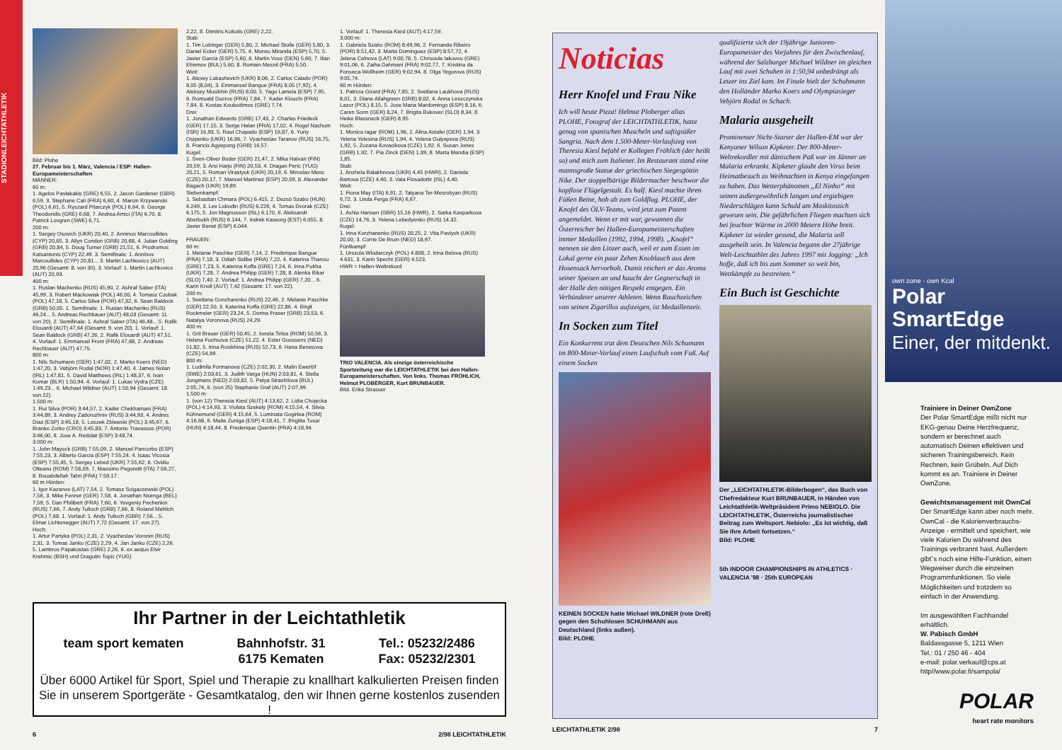STADIONLEICHTATHLETIK
Bild: Plohe
27. Februar bis 1. März, Valencia / ESP: Hallen-Europameisterschaften
MÄNNER:
60 m:
1. Agelos Pavlakakis (GRE) 6,55, 2. Jason Gardener (GBR) 6,59, 3. Stephane Cali (FRA) 6,60, 4. Marcin Krzywanski (POL) 6,61, 5. Ryszard Pilarczyk (POL) 6,64, 6. George Theodoridis (GRE) 6,68, 7. Andrea Amici (ITA) 6,70, 8. Patrick Lovgren (SWE) 6,71.
200 m:
1. Sergey Osovich (UKR) 20,40, 2. Anninos Marcoullides (CYP) 20,65, 3. Allyn Condon (GRB) 20,68, 4. Julian Golding (GRB) 20,84, 5. Doug Turner (GRB) 21,51, 6. Prodromos Katsantonis (CYP) 22,49. 3. Semifinale: 1. Anninos Marcoullides (CYP) 20,81... 3. Martin Lachkovics (AUT) 20,96 (Gesamt: 8. von 30). 3. Vorlauf: 1. Martin Lachkovics (AUT) 20,93.
400 m:
1. Ruslan Machenko (RUS) 45,90, 2. Ashraf Saber (ITA) 45,99, 3. Robert Mackowiak (POL) 46,00, 4. Tomasz Czubak (POL) 47,18, 5. Carlos Silva (POR) 47,32, 6. Sean Baldock (GRB) 50,05. 1. Semifinale: 1. Ruslan Machenko (RUS) 46,24... 5. Andreas Rechbauer (AUT) 48,03 (Gesamt: 11. von 20). 2. Semifinale: 1. Ashraf Saber (ITA) 46,48... 5. Rafik Elouardi (AUT) 47,64 (Gesamt: 9. von 20). 1. Vorlauf: 1. Sean Baldock (GRB) 47,26, 2. Rafik Elouardi (AUT) 47,51. 4. Vorlauf: 1. Emmanuel Front (FRA) 47,68, 2. Andreas Rechbauer (AUT) 47,75.
800 m:
1. Nils Schumann (GER) 1:47,02, 2. Marko Koers (NED) 1:47,20, 3. Vebjörn Rodal (NOR) 1:47,40, 4. James Nolan (IRL) 1:47,81, 5. David Matthews (IRL) 1:48,37, 6. Ivan Komar (BLR) 1:50,94. 4. Vorlauf: 1. Lukas Vydra (CZE) 1:49,23... 6. Michael Wildner (AUT) 1:50,94 (Gesamt: 18. von 22).
1.500 m:
1. Rui Silva (POR) 3:44,57, 2. Kader Chekhamani (FRA) 3:44,89, 3. Andrey Zadorozhniv (RUS) 3:44,93, 4. Andres Diaz (ESP) 3:45,18, 5. Leszek Zblewski (POL) 3:45,67, 6. Branko Zorko (CRO) 3:45,83, 7. Antonio Travassos (POR) 3:46,00, 8. Jose A. Redolat (ESP) 3:48,74.
3.000 m:
1. John Mayock (GRB) 7:55,09, 2. Manuel Pancorbo (ESP) 7:55,23, 3. Alberto Garcia (ESP) 7:55,24, 4. Isaac Vicosia (ESP) 7:55,45, 5. Sergey Lebed (UKR) 7:55,62, 6. Ovidiu Olteanu (ROM) 7:56,09, 7. Massimo Pegoretti (ITA) 7:56,27, 8. Bouabdellah Tahri (FRA) 7:59,17.
60 m Hürden:
1. Igor Kazanov (LAT) 7,54, 2. Tomasz Scigaczewski (POL) 7,56, 3. Mike Fenner (GER) 7,58, 4. Jonathan Nsenga (BEL) 7,59, 5. Dan Philibert (FRA) 7,60, 6. Yevgeniy Pechenkin (RUS) 7,66, 7. Andy Tulloch (GRB) 7,66, 8. Roland Mehlich (POL) 7,68. 1. Vorlauf: 1. Andy Tulloch (GBR) 7,56... 5. Elmar Lichtenegger (AUT) 7,72 (Gesamt: 17. von 27).
Hoch:
1. Artur Partyka (POL) 2,31, 2. Vyacheslav Voronin (RUS) 2,31, 3. Tomas Janku (CZE) 2,29, 4. Jan Janku (CZE) 2,26, 5. Lambros Papakostas (GRE) 2,26, 6. ex aequo Elvir Krehmic (BSH) und Dragutin Topic (YUG)
2,22, 8. Dimitris Kokotis (GRE) 2,22.
Stab:
1. Tim Lobinger (GER) 5,80, 2. Michael Stolle (GER) 5,80, 3. Daniel Ecker (GER) 5,75, 4. Monxu Miranda (ESP) 5,70, 5. Javier Garcia (ESP) 5,60, 6. Martin Voss (DEN) 5,60, 7. Ilian Efremov (BUL) 5,60, 8. Romain Mesnil (FRA) 5,50.
Weit:
1. Alexey Lukashevich (UKR) 8,06, 2. Carlos Calado (POR) 8,05 (8,04), 3. Emmanuel Bangue (FRA) 8,05 (7,92), 4. Aleksey Musikhin (RUS) 8,00, 5. Yago Lamela (ESP) 7,95, 6. Romuald Ducros (FRA) 7,84, 7. Kader Klouchi (FRA) 7,84, 8. Kostas Koukodimos (GRE) 7,74.
Drei:
1. Jonathan Edwards (GRB) 17,43, 2. Charles Friedeck (GER) 17,15, 3. Serge Helan (FRA) 17,02, 4. Rogel Nachum (ISR) 16,93, 5. Raul Chapado (ESP) 16,87, 6. Yuriy Osipenko (UKR) 16,86, 7. Vyacheslav Taranov (RUS) 16,75, 8. Francis Agyepong (GRB) 16,57.
Kugel:
1. Sven-Oliver Buder (GER) 21,47, 2. Mika Halvari (FIN) 20,59, 3. Arsi Harju (FIN) 20,53, 4. Dragan Peric (YUG) 20,21, 5. Roman Virastyuk (UKR) 20,19, 6. Miroslav Menc (CZE) 20,17, 7. Manuel Martinez (ESP) 20,09, 8. Alexander Bagach (UKR) 19,89.
Siebenkampf:
1. Sebastian Chmara (POL) 6.415, 2. Dezsö Szabo (HUN) 6.249, 3. Lev Lobodin (RUS) 6.226, 4. Tomas Dvorak (CZE) 6.175, 5. Jon Magnusson (ISL) 6.170, 6. Aleksandr Aberbukh (RUS) 6.144, 7. Indrek Kaseorg (EST) 6.055, 8. Javier Benet (ESP) 6.044.
FRAUEN:
60 m:
1. Melanie Paschke (GER) 7,14, 2. Frederique Bangue (FRA) 7,18, 3. Odiah Sidibe (FRA) 7,22, 4. Katerina Thanou (GRE) 7,23, 5. Katerina Koffa (GRE) 7,24, 6. Irina Pukha (UKR) 7,28, 7. Andrea Philipp (GER) 7,28, 8. Alenka Bikar (SLO) 7,40. 2. Vorlauf: 1. Andrea Philipp (GER) 7,20... 6. Karin Knoll (AUT) 7,42 (Gesamt: 17. von 22).
200 m:
1. Svetlana Goncharenko (RUS) 22,46, 2. Melanie Paschke (GER) 22,50, 3. Katerina Koffa (GRE) 22,86, 4. Birgit Rockmeier (GER) 23,24, 5. Donna Fraser (GRB) 23,53, 6. Natalya Voronova (RUS) 24,29.
400 m:
1. Grit Breuer (GER) 50,45, 2. Ionela Tirlea (ROM) 50,56, 3. Helena Fuchsova (CZE) 51,22, 4. Ester Goossens (NED) 51,82, 5. Irina Rosikhina (RUS) 52,73, 6. Hana Benesova (CZE) 54,89.
800 m:
1. Ludmila Formanova (CZE) 2:02,30, 2. Malin Ewerlöf (SWE) 2:03,61, 3. Judith Varga (HUN) 2:03,81, 4. Stella Jongmans (NED) 2:03,82, 5. Petya Strashilova (BUL) 2:05,74, 6. (von 25) Stephanie Graf (AUT) 2:07,99.
1.500 m:
1. (von 12) Theresia Kiesl (AUT) 4:13,62, 2. Lidia Chojecka (POL) 4:14,93, 3. Violeta Szekely (ROM) 4:15,54, 4. Silvia Kühnemund (GER) 4:15,64, 5. Luminata Gogirlea (ROM) 4:16,68, 6. Maite Zuniga (ESP) 4:18,41, 7. Brigitta Tusai (HUN) 4:18,44, 8. Frederique Quentin (FRA) 4:18,94.
1. Vorlauf: 1. Theresia Kiesl (AUT) 4:17,59.
3.000 m:
1. Gabriela Szabo (ROM) 8:49,96, 2. Fernanda Ribeiro (POR) 8:51,42, 3. Marta Dominguez (ESP) 8:57,72, 4. Jelena Celnova (LAT) 9:00,78, 5. Chrisoula Iakovou (GRE) 9:01,06, 6. Zaiha Dahmani (FRA) 9:02,77, 7. Kristina da Fonseca-Wollheim (GER) 9:02,94, 8. Olga Yegorova (RUS) 9:05,74.
60 m Hürden:
1. Patricia Girard (FRA) 7,85, 2. Svetlana Laukhova (RUS) 8,01, 3. Diane Allahgreen (GRB) 8,02, 4. Anna Leszczynska Lazor (POL) 8,15, 5. Jose Maria Mardomingo (ESP) 8,16, 6. Caren Sonn (GER) 8,24, 7. Brigita Bukovec (SLO) 8,34, 8. Heike Blassneck (GER) 8,95.
Hoch:
1. Monica Iagar (ROM) 1,96, 2. Alina Astafei (GER) 1,94, 3. Yelena Yelesina (RUS) 1,94, 4. Yelena Gulyayeva (RUS) 1,92, 5. Zuzana Kovacikova (CZE) 1,92, 6. Susan Jones (GRB) 1,92, 7. Pia Zinck (DEN) 1,89, 8. Marta Mendia (ESP) 1,85.
Stab:
1. Anzhela Balakhnova (UKR) 4,45 (HWR), 2. Daniela Bartova (CZE) 4,40, 3. Vala Flosadottir (ISL) 4,40.
Weit:
1. Fiona May (ITA) 6,91, 2. Tatyana Ter-Mesrobyan (RUS) 6,72, 3. Linda Ferga (FRA) 6,67.
Drei:
1. Ashia Hansen (GBR) 15,16 (HWR), 2. Sarka Kasparkova (CZE) 14,76, 3. Yelena Lebedyenko (RUS) 14,32.
Kugel:
1. Irina Korzhanenko (RUS) 20,25, 2. Vita Pavlysh (UKR) 20,00, 3. Corrie De Bruin (NED) 18,97.
Fünfkampf:
1. Urszula Wlodarczyk (POL) 4.808, 2. Irina Belova (RUS) 4.631, 3. Karin Specht (GER) 4.523.
HWR = Hallen-Weltrekord
TRIO VALENCIA. Als einzige österreichische Sportzeitung war die LEICHTATHLETIK bei den Hallen-Europameisterschaften. Von links. Thomas FRÖHLICH, Helmut PLOBERGER, Kurt BRUNBAUER.
Bild. Erika Strasser
Ihr Partner in der Leichtathletik
team sport kematen Bahnhofstr. 31
6175 Kematen Tel.: 05232/2486
Fax: 05232/2301
Über 6000 Artikel für Sport, Spiel und Therapie zu knallhart kalkulierten Preisen finden Sie in unserem Sportgeräte - Gesamtkatalog, den wir Ihnen gerne kostenlos zusenden !
6 2/98 LEICHTATHLETIK
Noticias
Herr Knofel und Frau Nike
Ich will heute Pizza! Helmut Ploberger alias PLOHE, Fotograf der LEICHTATHLETIK, hatte genug von spanischen Muscheln und saftigsüßer Sangria. Nach dem 1.500-Meter-Vorlaufsieg von Theresia Kiesl befahl er Kollegen Fröhlich (der heißt so) und mich zum Italiener. Im Restaurant stand eine mannsgroße Statue der griechischen Siegesgöttin Nike. Der stoppelbärtige Bildermacher beschwor die kopflose Flügelgestalt. Es half. Kiesl machte ihren Füßen Beine, hob ab zum Goldflug. PLOHE, der Knofel des ÖLV-Teams, wird jetzt zum Patent angemeldet. Wenn er mit war, gewannen die Österreicher bei Hallen-Europameisterschaften immer Medaillen (1992, 1994, 1998). „Knofel“ nennen sie den Linzer auch, weil er zum Essen im Lokal gerne ein paar Zehen Knoblauch aus dem Hosensack hervorholt. Damit reichert er das Aroma seiner Speisen an und haucht der Gegnerschaft in der Halle den nötigen Respekt entgegen. Ein Verbündeter unserer Athleten. Wenn Rauchzeichen von seinen Zigarillos aufsteigen, ist Medaillenzeit.
In Socken zum Titel
Ein Konkurrent trat dem Deutschen Nils Schumann im 800-Meter-Vorlauf einen Laufschuh vom Fuß. Auf einem Socken
KEINEN SOCKEN hatte Michael WILDNER (rote Dreß) gegen den Schuhlosen SCHUHMANN aus Deutschland (links außen).
Bild: PLOHE
qualifizierte sich der 19jährige Junioren-Europameister des Vorjahres für den Zwischenlauf, während der Salzburger Michael Wildner im gleichen Lauf mit zwei Schuhen in 1:50,94 unbedrängt als Letzer ins Ziel kam. Im Finale hielt der Schuhmann den Holländer Marko Koers und Olympiasieger Vebjörn Rodal in Schach.
Malaria ausgeheilt
Prominenter Nicht-Starter der Hallen-EM war der Kenyaner Wilson Kipketer. Der 800-Meter-Weltrekordler mit dänischem Paß war im Jänner an Malaria erkrankt. Kipketer glaubt den Virus beim Heimatbesuch zu Weihnachten in Kenya eingefangen zu haben. Das Wetterphänomen „El Ninho“ mit seinen außergewöhnlich langen und ergiebigen Niederschlägen kann Schuld am Moskitostich gewesen sein. Die gefährlichen Fliegen machten sich bei feuchter Wärme in 2000 Metern Höhe breit. Kipketer ist wieder gesund, die Malaria soll ausgeheilt sein. In Valencia begann der 27jährige Welt-Leichtathlet des Jahres 1997 mit Jogging: „Ich hoffe, daß ich bis zum Sommer so weit bin, Wettkämpfe zu bestreiten.“
Ein Buch ist Geschichte
Der „LEICHTATHLETIK-Bilderbogen“, das Buch von Chefredakteur Kurt BRUNBAUER, in Händen von Leichtathletik-Weltpräsident Primo NEBIOLO. Die LEICHTATHLETIK, Österreichs journalistischer Beitrag zum Weltsport. Nebiolo: „Es ist wichtig, daß Sie Ihre Arbeit fortsetzen.“
Bild: PLOHE
5th INDOOR CHAMPIONSHIPS IN ATHLETICS · VALENCIA '98 · 25th EUROPEAN
LEICHTATHLETIK 2/98 7
own zone · own Kcal
Polar SmartEdge
Einer, der mitdenkt.
Trainiere in Deiner OwnZone
Der Polar SmartEdge mißt nicht nur EKG-genau Deine Herzfrequenz, sondern er berechnet auch automatisch Deinen effektiven und sicheren Trainingsbereich. Kein Rechnen, kein Grübeln. Auf Dich kommt es an. Trainiere in Deiner OwnZone.
Gewichtsmanagement mit OwnCal
Der SmartEdge kann aber noch mehr. OwnCal - die Kalorienverbrauchs-Anzeige - ermittelt und speichert, wie viele Kalorien Du während des Trainings verbrannt hast. Außerdem gibt´s noch eine Hilfe-Funktion, einen Wegweiser durch die einzelnen Programmfunktionen. So viele Möglichkeiten und trotzdem so einfach in der Anwendung.
Im ausgewählten Fachhandel erhältlich.
W. Pabisch GmbH
Baldassgasse 5, 1211 Wien
Tel.: 01 / 250 46 - 404
e-mail: polar.verkauf@cps.at
http//www.polar.fi/sampola/
POLAR
heart rate monitors